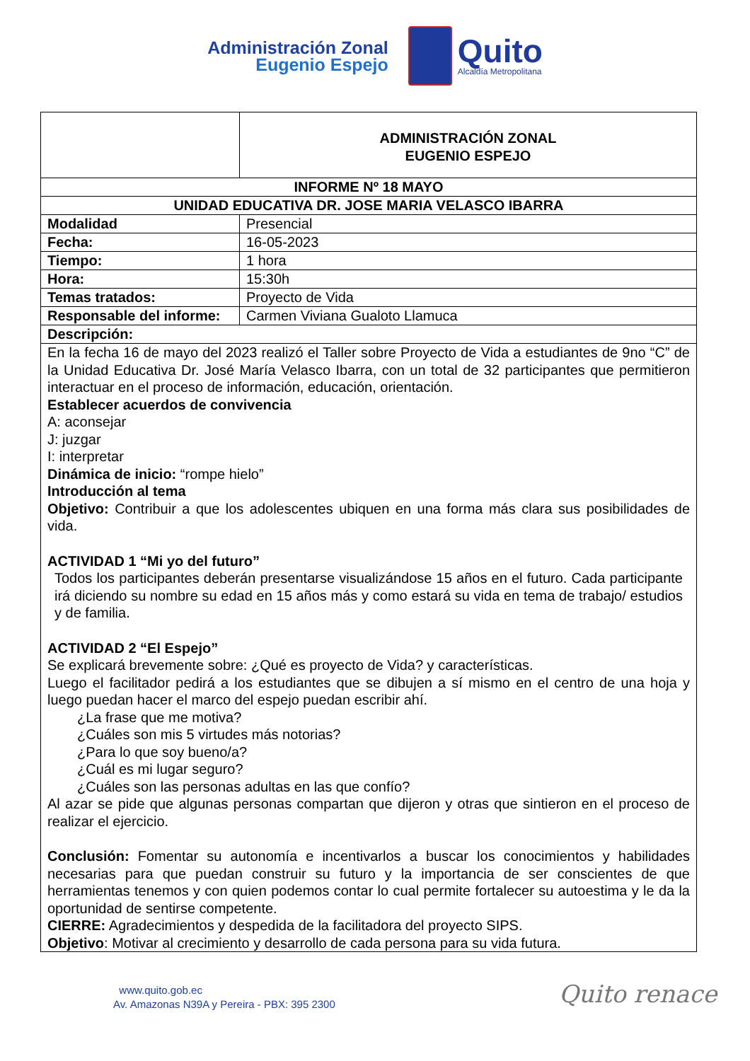Administración Zonal
Eugenio Espejo
Quito
Alcaldía Metropolitana
| | ADMINISTRACIÓN ZONAL EUGENIO ESPEJO | |
| INFORME Nº 18 MAYO | | |
| UNIDAD EDUCATIVA DR. JOSE MARIA VELASCO IBARRA | | |
| Modalidad | | Presencial |
| Fecha: | | 16-05-2023 |
| Tiempo: | | 1 hora |
| Hora: | | 15:30h |
| Temas tratados: | | Proyecto de Vida |
| Responsable del informe: | | Carmen Viviana Gualoto Llamuca |
| Descripción: | | |
| En la fecha 16 de mayo del 2023 realizó el Taller sobre Proyecto de Vida a estudiantes de 9no “C” de la Unidad Educativa Dr. José María Velasco Ibarra, con un total de 32 participantes que permitieron interactuar en el proceso de información, educación, orientación. Establecer acuerdos de convivencia A: aconsejar J: juzgar I: interpretar Dinámica de inicio: “rompe hielo” Introducción al tema Objetivo: Contribuir a que los adolescentes ubiquen en una forma más clara sus posibilidades de vida. ACTIVIDAD 1 “Mi yo del futuro” Todos los participantes deberán presentarse visualizándose 15 años en el futuro. Cada participante irá diciendo su nombre su edad en 15 años más y como estará su vida en tema de trabajo/ estudios y de familia. ACTIVIDAD 2 “El Espejo” Se explicará brevemente sobre: ¿Qué es proyecto de Vida? y características. Luego el facilitador pedirá a los estudiantes que se dibujen a sí mismo en el centro de una hoja y luego puedan hacer el marco del espejo puedan escribir ahí. ¿La frase que me motiva? ¿Cuáles son mis 5 virtudes más notorias? ¿Para lo que soy bueno/a? ¿Cuál es mi lugar seguro? ¿Cuáles son las personas adultas en las que confío? Al azar se pide que algunas personas compartan que dijeron y otras que sintieron en el proceso de realizar el ejercicio. Conclusión: Fomentar su autonomía e incentivarlos a buscar los conocimientos y habilidades necesarias para que puedan construir su futuro y la importancia de ser conscientes de que herramientas tenemos y con quien podemos contar lo cual permite fortalecer su autoestima y le da la oportunidad de sentirse competente. CIERRE: Agradecimientos y despedida de la facilitadora del proyecto SIPS. Objetivo : Motivar al crecimiento y desarrollo de cada persona para su vida futura. | | |
www.quito.gob.ec
Av. Amazonas N39A y Pereira - PBX: 395 2300
Quito renace